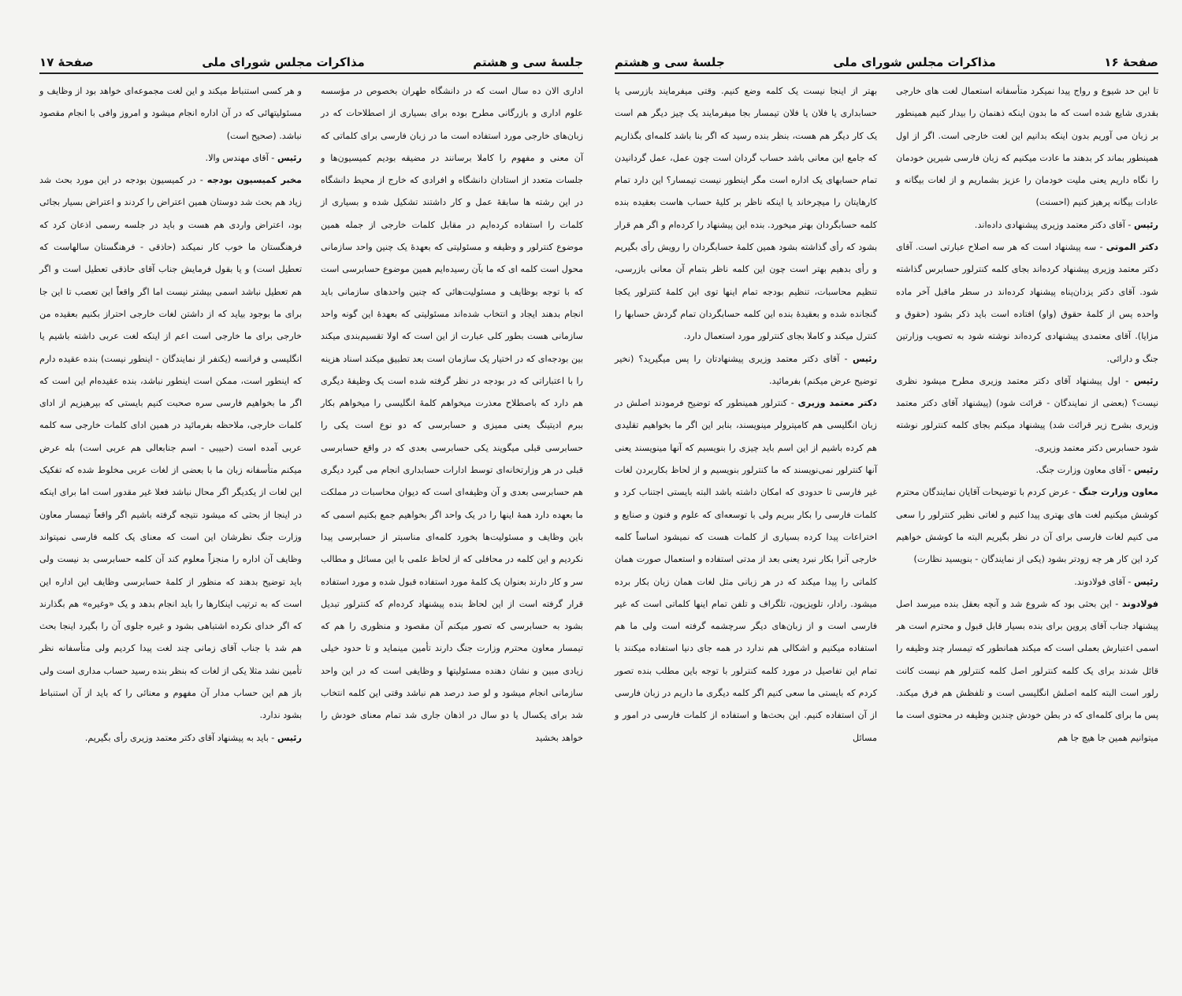صفحهٔ ۱۶ مذاکرات مجلس شورای ملی جلسهٔ سی و هشتم
تا این حد شیوع و رواج پیدا نمیکرد متأسفانه استعمال لغت های خارجی بقدری شایع شده است که ما بدون اینکه ذهنمان را بیدار کنیم همینطور بر زبان می آوریم بدون اینکه بدانیم این لغت خارجی است. اگر از اول همینطور بماند کر بدهند ما عادت میکنیم که زبان فارسی شیرین خودمان را نگاه داریم یعنی ملیت خودمان را عزیز بشماریم و از لغات بیگانه و عادات بیگانه پرهیز کنیم (احسنت)
رئیس - آقای دکتر معتمد وزیری پیشنهادی داده‌اند.
دکتر الموتی - سه پیشنهاد است که هر سه اصلاح عبارتی است. آقای دکتر معتمد وزیری پیشنهاد کرده‌اند بجای کلمه کنترلور حسابرس گذاشته شود. آقای دکتر یزدان‌پناه پیشنهاد کرده‌اند در سطر ماقبل آخر ماده واحده پس از کلمهٔ حقوق (واو) افتاده است باید ذکر بشود (حقوق و مزایا). آقای معتمدی پیشنهادی کرده‌اند نوشته شود به تصویب وزارتین جنگ و دارائی.
رئیس - اول پیشنهاد آقای دکتر معتمد وزیری مطرح میشود نظری نیست؟ (بعضی از نمایندگان - قرائت شود) (پیشنهاد آقای دکتر معتمد وزیری بشرح زیر قرائت شد) پیشنهاد میکنم بجای کلمه کنترلور نوشته شود حسابرس دکتر معتمد وزیری.
رئیس - آقای معاون وزارت جنگ.
معاون وزارت جنگ - عرض کردم با توضیحات آقایان نمایندگان محترم کوشش میکنیم لغت های بهتری پیدا کنیم و لغاتی نظیر کنترلور را سعی می کنیم لغات فارسی برای آن در نظر بگیریم البته ما کوشش خواهیم کرد این کار هر چه زودتر بشود (یکی از نمایندگان - بنویسید نظارت)
رئیس - آقای فولادوند.
فولادوند - این بحثی بود که شروع شد و آنچه بعقل بنده میرسد اصل پیشنهاد جناب آقای پروین برای بنده بسیار قابل قبول و محترم است هر اسمی اعتبارش بعملی است که میکند همانطور که تیمسار چند وظیفه را قائل شدند برای یک کلمه کنترلور اصل کلمه کنترلور هم نیست کانت رلور است البته کلمه اصلش انگلیسی است و تلفظش هم فرق میکند. پس ما برای کلمه‌ای که در بطن خودش چندین وظیفه در محتوی است ما میتوانیم همین جا هیچ جا هم
بهتر از اینجا نیست یک کلمه وضع کنیم. وقتی میفرمایند بازرسی یا حسابداری یا فلان یا فلان تیمسار بجا میفرمایند یک چیز دیگر هم است یک کار دیگر هم هست، بنظر بنده رسید که اگر بنا باشد کلمه‌ای بگذاریم که جامع این معانی باشد حساب گردان است چون عمل، عمل گردانیدن تمام حسابهای یک اداره است مگر اینطور نیست تیمسار؟ این دارد تمام کارهایتان را میچرخاند یا اینکه ناظر بر کلیهٔ حساب هاست بعقیده بنده کلمه حسابگردان بهتر میخورد. بنده این پیشنهاد را کرده‌ام و اگر هم قرار بشود که رأی گذاشته بشود همین کلمهٔ حسابگردان را رویش رأی بگیریم و رأی بدهیم بهتر است چون این کلمه ناظر بتمام آن معانی بازرسی، تنظیم محاسبات، تنظیم بودجه تمام اینها توی این کلمهٔ کنترلور یکجا گنجانده شده و بعقیدهٔ بنده این کلمه حسابگردان تمام گردش حسابها را کنترل میکند و کاملا بجای کنترلور مورد استعمال دارد.
رئیس - آقای دکتر معتمد وزیری پیشنهادتان را پس میگیرید؟ (نخیر توضیح عرض میکنم) بفرمائید.
دکتر معتمد وزیری - کنترلور همینطور که توضیح فرمودند اصلش در زبان انگلیسی هم کامپترولر مینویسند، بنابر این اگر ما بخواهیم تقلیدی هم کرده باشیم از این اسم باید چیزی را بنویسیم که آنها مینویسند یعنی آنها کنترلور نمی‌نویسند که ما کنترلور بنویسیم و از لحاظ بکاربردن لغات غیر فارسی تا حدودی که امکان داشته باشد البته بایستی اجتناب کرد و کلمات فارسی را بکار ببریم ولی با توسعه‌ای که علوم و فنون و صنایع و اختراعات پیدا کرده بسیاری از کلمات هست که نمیشود اساساً کلمه خارجی آنرا بکار نبرد یعنی بعد از مدتی استفاده و استعمال صورت همان کلماتی را پیدا میکند که در هر زبانی مثل لغات همان زبان بکار برده میشود. رادار، تلویزیون، تلگراف و تلفن تمام اینها کلماتی است که غیر فارسی است و از زبان‌های دیگر سرچشمه گرفته است ولی ما هم استفاده میکنیم و اشکالی هم ندارد در همه جای دنیا استفاده میکنند با تمام این تفاصیل در مورد کلمه کنترلور با توجه باین مطلب بنده تصور کردم که بایستی ما سعی کنیم اگر کلمه دیگری ما داریم در زبان فارسی از آن استفاده کنیم. این بحث‌ها و استفاده از کلمات فارسی در امور و مسائل
جلسهٔ سی و هشتم مذاکرات مجلس شورای ملی صفحهٔ ۱۷
اداری الان ده سال است که در دانشگاه طهران بخصوص در مؤسسه علوم اداری و بازرگانی مطرح بوده برای بسیاری از اصطلاحات که در زبان‌های خارجی مورد استفاده است ما در زبان فارسی برای کلماتی که آن معنی و مفهوم را کاملا برسانند در مضیقه بودیم کمیسیون‌ها و جلسات متعدد از استادان دانشگاه و افرادی که خارج از محیط دانشگاه در این رشته ها سابقهٔ عمل و کار داشتند تشکیل شده و بسیاری از کلمات را استفاده کرده‌ایم در مقابل کلمات خارجی از جمله همین موضوع کنترلور و وظیفه و مسئولیتی که بعهدهٔ یک چنین واحد سازمانی محول است کلمه ای که ما بآن رسیده‌ایم همین موضوع حسابرسی است که با توجه بوظایف و مسئولیت‌هائی که چنین واحدهای سازمانی باید انجام بدهند ایجاد و انتخاب شده‌اند مسئولیتی که بعهدهٔ این گونه واحد سازمانی هست بطور کلی عبارت از این است که اولا تقسیم‌بندی میکند بین بودجه‌ای که در اختیار یک سازمان است بعد تطبیق میکند اسناد هزینه را با اعتباراتی که در بودجه در نظر گرفته شده است یک وظیفهٔ دیگری هم دارد که باصطلاح معذرت میخواهم کلمهٔ انگلیسی را میخواهم بکار ببرم ادیتینگ یعنی ممیزی و حسابرسی که دو نوع است یکی را حسابرسی قبلی میگویند یکی حسابرسی بعدی که در واقع حسابرسی قبلی در هر وزارتخانه‌ای توسط ادارات حسابداری انجام می گیرد دیگری هم حسابرسی بعدی و آن وظیفه‌ای است که دیوان محاسبات در مملکت ما بعهده دارد همهٔ اینها را در یک واحد اگر بخواهیم جمع بکنیم اسمی که باین وظایف و مسئولیت‌ها بخورد کلمه‌ای مناسبتر از حسابرسی پیدا نکردیم و این کلمه در محافلی که از لحاظ علمی با این مسائل و مطالب سر و کار دارند بعنوان یک کلمهٔ مورد استفاده قبول شده و مورد استفاده قرار گرفته است از این لحاظ بنده پیشنهاد کرده‌ام که کنترلور تبدیل بشود به حسابرسی که تصور میکنم آن مقصود و منظوری را هم که تیمسار معاون محترم وزارت جنگ دارند تأمین مینماید و تا حدود خیلی زیادی مبین و نشان دهنده مسئولیتها و وظایفی است که در این واحد سازمانی انجام میشود و لو صد درصد هم نباشد وقتی این کلمه انتخاب شد برای یکسال یا دو سال در اذهان جاری شد تمام معنای خودش را خواهد بخشید
و هر کسی استنباط میکند و این لغت مجموعه‌ای خواهد بود از وظایف و مسئولیتهائی که در آن اداره انجام میشود و امروز وافی با انجام مقصود نباشد. (صحیح است)
رئیس - آقای مهندس والا.
مخبر کمیسیون بودجه - در کمیسیون بودجه در این مورد بحث شد زیاد هم بحث شد دوستان همین اعتراض را کردند و اعتراض بسیار بجائی بود، اعتراض واردی هم هست و باید در جلسه رسمی اذعان کرد که فرهنگستان ما خوب کار نمیکند (حاذقی - فرهنگستان سالهاست که تعطیل است) و یا بقول فرمایش جناب آقای حاذقی تعطیل است و اگر هم تعطیل نباشد اسمی بیشتر نیست اما اگر واقعاً این تعصب تا این جا برای ما بوجود بیاید که از داشتن لغات خارجی احتراز بکنیم بعقیده من خارجی برای ما خارجی است اعم از اینکه لغت عربی داشته باشیم یا انگلیسی و فرانسه (یکنفر از نمایندگان - اینطور نیست) بنده عقیده دارم که اینطور است، ممکن است اینطور نباشد، بنده عقیده‌ام این است که اگر ما بخواهیم فارسی سره صحبت کنیم بایستی که بپرهیزیم از ادای کلمات خارجی، ملاحظه بفرمائید در همین ادای کلمات خارجی سه کلمه عربی آمده است (حبیبی - اسم جنابعالی هم عربی است) بله عرض میکنم متأسفانه زبان ما با بعضی از لغات عربی مخلوط شده که تفکیک این لغات از یکدیگر اگر محال نباشد فعلا غیر مقدور است اما برای اینکه در اینجا از بحثی که میشود نتیجه گرفته باشیم اگر واقعاً تیمسار معاون وزارت جنگ نظرشان این است که معنای یک کلمه فارسی نمیتواند وظایف آن اداره را منجزاً معلوم کند آن کلمه حسابرسی بد نیست ولی باید توضیح بدهند که منظور از کلمهٔ حسابرسی وظایف این اداره این است که به ترتیب اینکارها را باید انجام بدهد و یک «وغیره» هم بگذارند که اگر خدای نکرده اشتباهی بشود و غیره جلوی آن را بگیرد اینجا بحث هم شد با جناب آقای زمانی چند لغت پیدا کردیم ولی متأسفانه نظر تأمین نشد مثلا یکی از لغات که بنظر بنده رسید حساب مداری است ولی باز هم این حساب مدار آن مفهوم و معنائی را که باید از آن استنباط بشود ندارد.
رئیس - باید به پیشنهاد آقای دکتر معتمد وزیری رأی بگیریم.